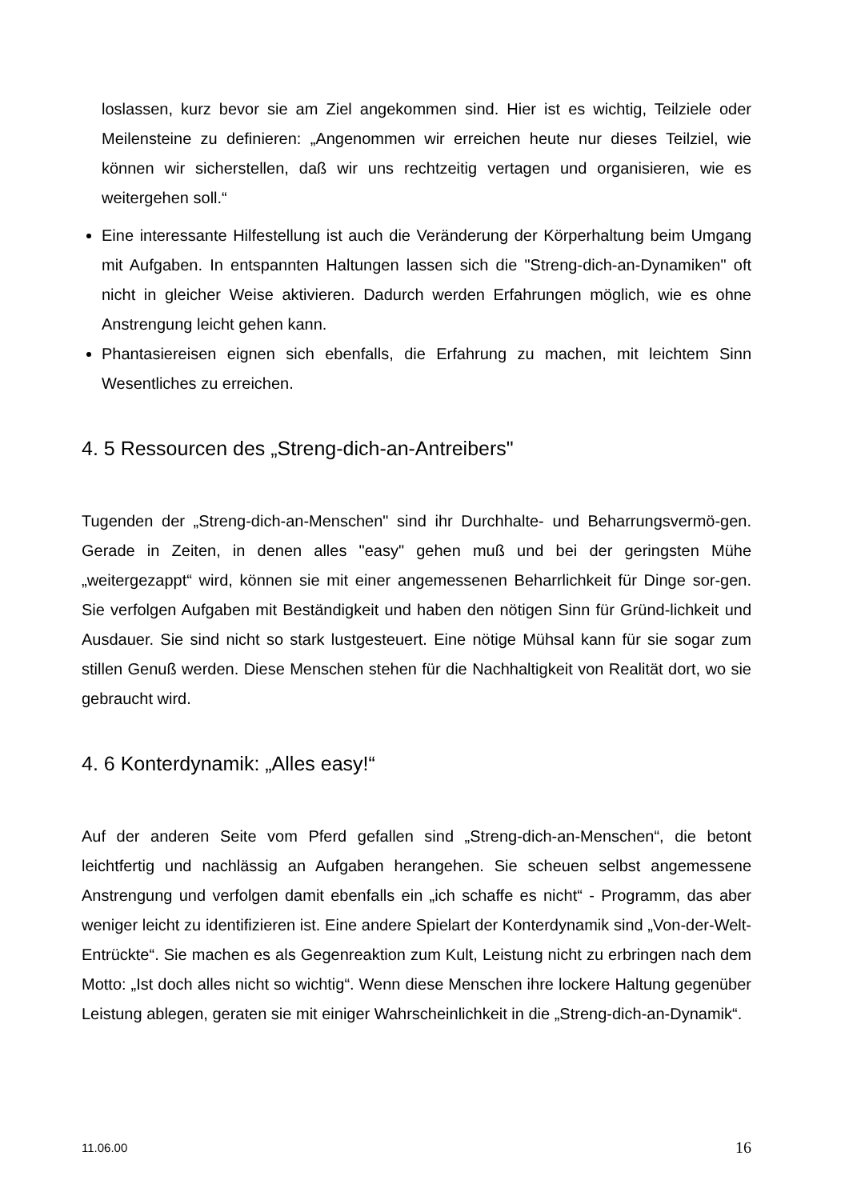loslassen, kurz bevor sie am Ziel angekommen sind. Hier ist es wichtig, Teilziele oder Meilensteine zu definieren: „Angenommen wir erreichen heute nur dieses Teilziel, wie können wir sicherstellen, daß wir uns rechtzeitig vertagen und organisieren, wie es weitergehen soll.“
Eine interessante Hilfestellung ist auch die Veränderung der Körperhaltung beim Umgang mit Aufgaben. In entspannten Haltungen lassen sich die "Streng-dich-an-Dynamiken" oft nicht in gleicher Weise aktivieren. Dadurch werden Erfahrungen möglich, wie es ohne Anstrengung leicht gehen kann.
Phantasiereisen eignen sich ebenfalls, die Erfahrung zu machen, mit leichtem Sinn Wesentliches zu erreichen.
4. 5 Ressourcen des „Streng-dich-an-Antreibers"
Tugenden der „Streng-dich-an-Menschen" sind ihr Durchhalte- und Beharrungsvermö-gen. Gerade in Zeiten, in denen alles "easy" gehen muß und bei der geringsten Mühe „weitergezappt“ wird, können sie mit einer angemessenen Beharrlichkeit für Dinge sor-gen. Sie verfolgen Aufgaben mit Beständigkeit und haben den nötigen Sinn für Gründ-lichkeit und Ausdauer. Sie sind nicht so stark lustgesteuert. Eine nötige Mühsal kann für sie sogar zum stillen Genuß werden. Diese Menschen stehen für die Nachhaltigkeit von Realität dort, wo sie gebraucht wird.
4. 6 Konterdynamik: „Alles easy!“
Auf der anderen Seite vom Pferd gefallen sind „Streng-dich-an-Menschen“, die betont leichtfertig und nachlässig an Aufgaben herangehen. Sie scheuen selbst angemessene Anstrengung und verfolgen damit ebenfalls ein „ich schaffe es nicht“ - Programm, das aber weniger leicht zu identifizieren ist. Eine andere Spielart der Konterdynamik sind „Von-der-Welt-Entrückte“. Sie machen es als Gegenreaktion zum Kult, Leistung nicht zu erbringen nach dem Motto: „Ist doch alles nicht so wichtig“. Wenn diese Menschen ihre lockere Haltung gegenüber Leistung ablegen, geraten sie mit einiger Wahrscheinlichkeit in die „Streng-dich-an-Dynamik“.
11.06.00 16